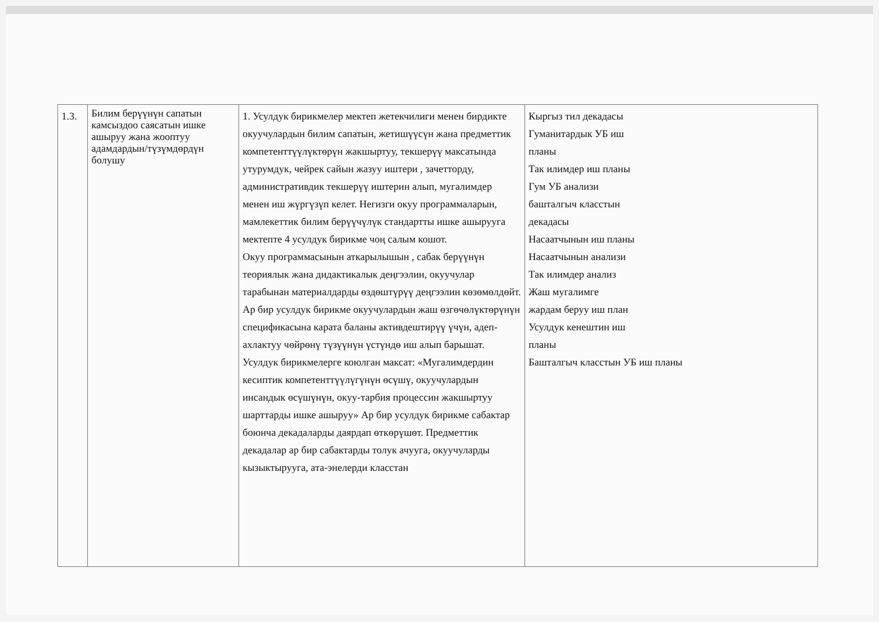| 1.3. | Билим берүүнүн сапатын камсыздоо саясатын ишке ашыруу жана жооптуу адамдардын/түзүмдөрдүн болушу | 1. Усулдук бирикмелер мектеп жетекчилиги менен бирдикте окуучулардын билим сапатын, жетишүүсүн жана предметтик компетенттүүлүктөрүн жакшыртуу, текшерүү максатында утурумдук, чейрек сайын жазуу иштери , зачетторду, административдик текшерүү иштерин алып, мугалимдер менен иш жүргүзүп келет. Негизги окуу программаларын, мамлекеттик билим берүүчүлүк стандартты ишке ашырууга мектепте 4 усулдук бирикме чоң салым кошот. Окуу программасынын аткарылышын , сабак берүүнүн теориялык жана дидактикалык деңгээлин, окуучулар тарабынан материалдарды өздөштүрүү деңгээлин көзөмөлдөйт. Ар бир усулдук бирикме окуучулардын жаш өзгөчөлүктөрүнүн спецификасына карата баланы активдештирүү үчүн, адеп-ахлактуу чөйрөнү түзүүнүн үстүндө иш алып барышат. Усулдук бирикмелерге коюлган максат: «Мугалимдердин кесиптик компетенттүүлүгүнүн өсүшү, окуучулардын инсандык өсүшүнүн, окуу-тарбия процессин жакшыртуу шарттарды ишке ашыруу» Ар бир усулдук бирикме сабактар боюнча декадаларды даярдап өткөрүшөт. Предметтик декадалар ар бир сабактарды толук ачууга, окуучуларды кызыктырууга, ата-энелерди класстан | Кыргыз тил декадасы Гуманитардык УБ иш планы Так илимдер иш планы Гум УБ анализи башталгыч класстын декадасы Насаатчынын иш планы Насаатчынын анализи Так илимдер анализ Жаш мугалимге жардам беруу иш план Усулдук кенештин иш планы Башталгыч класстын УБ иш планы |